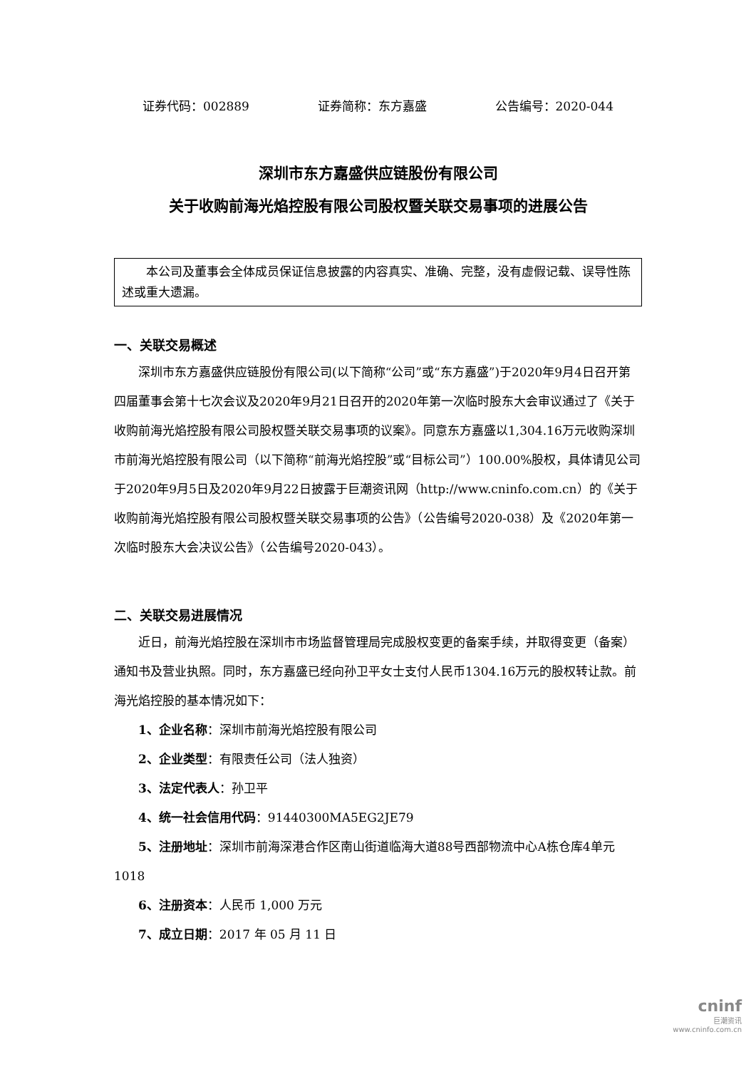证券代码：002889 证券简称：东方嘉盛 公告编号：2020-044
深圳市东方嘉盛供应链股份有限公司
关于收购前海光焰控股有限公司股权暨关联交易事项的进展公告
本公司及董事会全体成员保证信息披露的内容真实、准确、完整，没有虚假记载、误导性陈述或重大遗漏。
一、关联交易概述
深圳市东方嘉盛供应链股份有限公司(以下简称“公司”或“东方嘉盛”)于2020年9月4日召开第四届董事会第十七次会议及2020年9月21日召开的2020年第一次临时股东大会审议通过了《关于收购前海光焰控股有限公司股权暨关联交易事项的议案》。同意东方嘉盛以1,304.16万元收购深圳市前海光焰控股有限公司（以下简称“前海光焰控股”或“目标公司”）100.00%股权，具体请见公司于2020年9月5日及2020年9月22日披露于巨潮资讯网（http://www.cninfo.com.cn）的《关于收购前海光焰控股有限公司股权暨关联交易事项的公告》（公告编号2020-038）及《2020年第一次临时股东大会决议公告》（公告编号2020-043）。
二、关联交易进展情况
近日，前海光焰控股在深圳市市场监督管理局完成股权变更的备案手续，并取得变更（备案）通知书及营业执照。同时，东方嘉盛已经向孙卫平女士支付人民币1304.16万元的股权转让款。前海光焰控股的基本情况如下：
1、企业名称：深圳市前海光焰控股有限公司
2、企业类型：有限责任公司（法人独资）
3、法定代表人：孙卫平
4、统一社会信用代码：91440300MA5EG2JE79
5、注册地址：深圳市前海深港合作区南山街道临海大道88号西部物流中心A栋仓库4单元1018
6、注册资本：人民币 1,000 万元
7、成立日期：2017 年 05 月 11 日
cninf
巨潮资讯
www.cninfo.com.cn